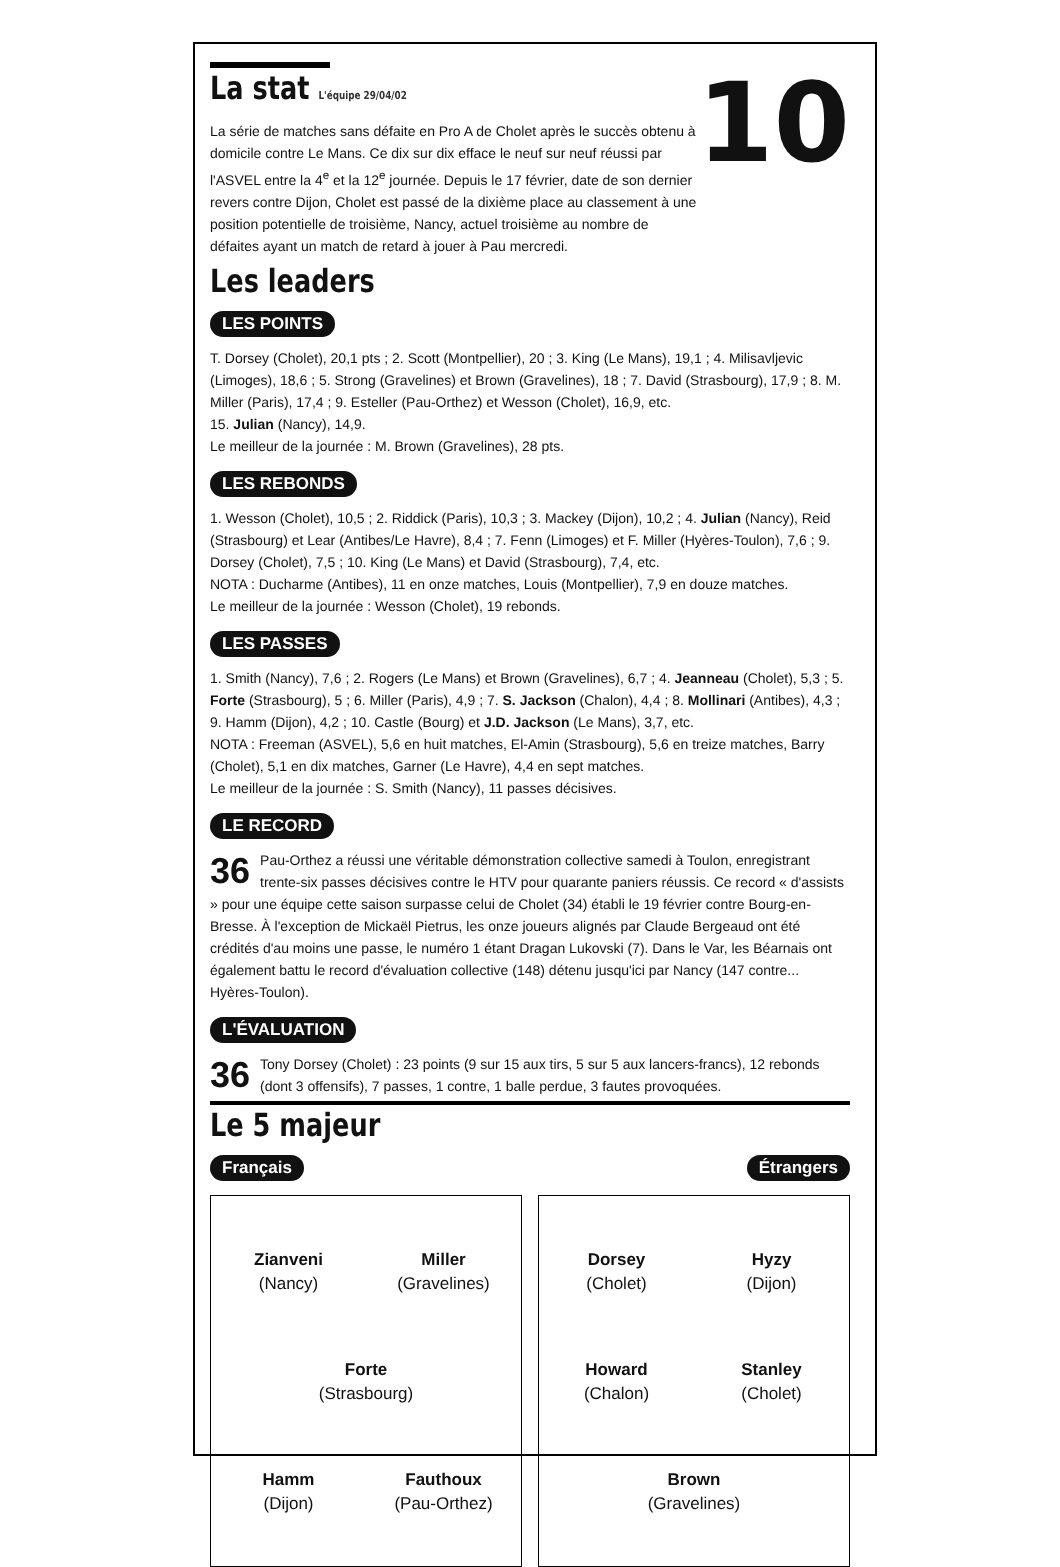La stat L'équipe 29/04/02
La série de matches sans défaite en Pro A de Cholet après le succès obtenu à domicile contre Le Mans. Ce dix sur dix efface le neuf sur neuf réussi par l'ASVEL entre la 4<sup>e</sup> et la 12<sup>e</sup> journée. Depuis le 17 février, date de son dernier revers contre Dijon, Cholet est passé de la dixième place au classement à une position potentielle de troisième, Nancy, actuel troisième au nombre de défaites ayant un match de retard à jouer à Pau mercredi.
10
Les leaders
LES POINTS
T. Dorsey (Cholet), 20,1 pts ; 2. Scott (Montpellier), 20 ; 3. King (Le Mans), 19,1 ; 4. Milisavljevic (Limoges), 18,6 ; 5. Strong (Gravelines) et Brown (Gravelines), 18 ; 7. David (Strasbourg), 17,9 ; 8. M. Miller (Paris), 17,4 ; 9. Esteller (Pau-Orthez) et Wesson (Cholet), 16,9, etc.
15. Julian (Nancy), 14,9.
Le meilleur de la journée : M. Brown (Gravelines), 28 pts.
LES REBONDS
1. Wesson (Cholet), 10,5 ; 2. Riddick (Paris), 10,3 ; 3. Mackey (Dijon), 10,2 ; 4. Julian (Nancy), Reid (Strasbourg) et Lear (Antibes/Le Havre), 8,4 ; 7. Fenn (Limoges) et F. Miller (Hyères-Toulon), 7,6 ; 9. Dorsey (Cholet), 7,5 ; 10. King (Le Mans) et David (Strasbourg), 7,4, etc.
NOTA : Ducharme (Antibes), 11 en onze matches, Louis (Montpellier), 7,9 en douze matches.
Le meilleur de la journée : Wesson (Cholet), 19 rebonds.
LES PASSES
1. Smith (Nancy), 7,6 ; 2. Rogers (Le Mans) et Brown (Gravelines), 6,7 ; 4. Jeanneau (Cholet), 5,3 ; 5. Forte (Strasbourg), 5 ; 6. Miller (Paris), 4,9 ; 7. S. Jackson (Chalon), 4,4 ; 8. Mollinari (Antibes), 4,3 ; 9. Hamm (Dijon), 4,2 ; 10. Castle (Bourg) et J.D. Jackson (Le Mans), 3,7, etc.
NOTA : Freeman (ASVEL), 5,6 en huit matches, El-Amin (Strasbourg), 5,6 en treize matches, Barry (Cholet), 5,1 en dix matches, Garner (Le Havre), 4,4 en sept matches.
Le meilleur de la journée : S. Smith (Nancy), 11 passes décisives.
LE RECORD
36 Pau-Orthez a réussi une véritable démonstration collective samedi à Toulon, enregistrant trente-six passes décisives contre le HTV pour quarante paniers réussis. Ce record « d'assists » pour une équipe cette saison surpasse celui de Cholet (34) établi le 19 février contre Bourg-en-Bresse. À l'exception de Mickaël Pietrus, les onze joueurs alignés par Claude Bergeaud ont été crédités d'au moins une passe, le numéro 1 étant Dragan Lukovski (7). Dans le Var, les Béarnais ont également battu le record d'évaluation collective (148) détenu jusqu'ici par Nancy (147 contre... Hyères-Toulon).
L'ÉVALUATION
36 Tony Dorsey (Cholet) : 23 points (9 sur 15 aux tirs, 5 sur 5 aux lancers-francs), 12 rebonds (dont 3 offensifs), 7 passes, 1 contre, 1 balle perdue, 3 fautes provoquées.
Le 5 majeur
Français Étrangers
Zianveni
(Nancy)
Miller
(Gravelines)
Forte
(Strasbourg)
Hamm
(Dijon)
Fauthoux
(Pau-Orthez)
Dorsey
(Cholet)
Hyzy
(Dijon)
Howard
(Chalon)
Stanley
(Cholet)
Brown
(Gravelines)